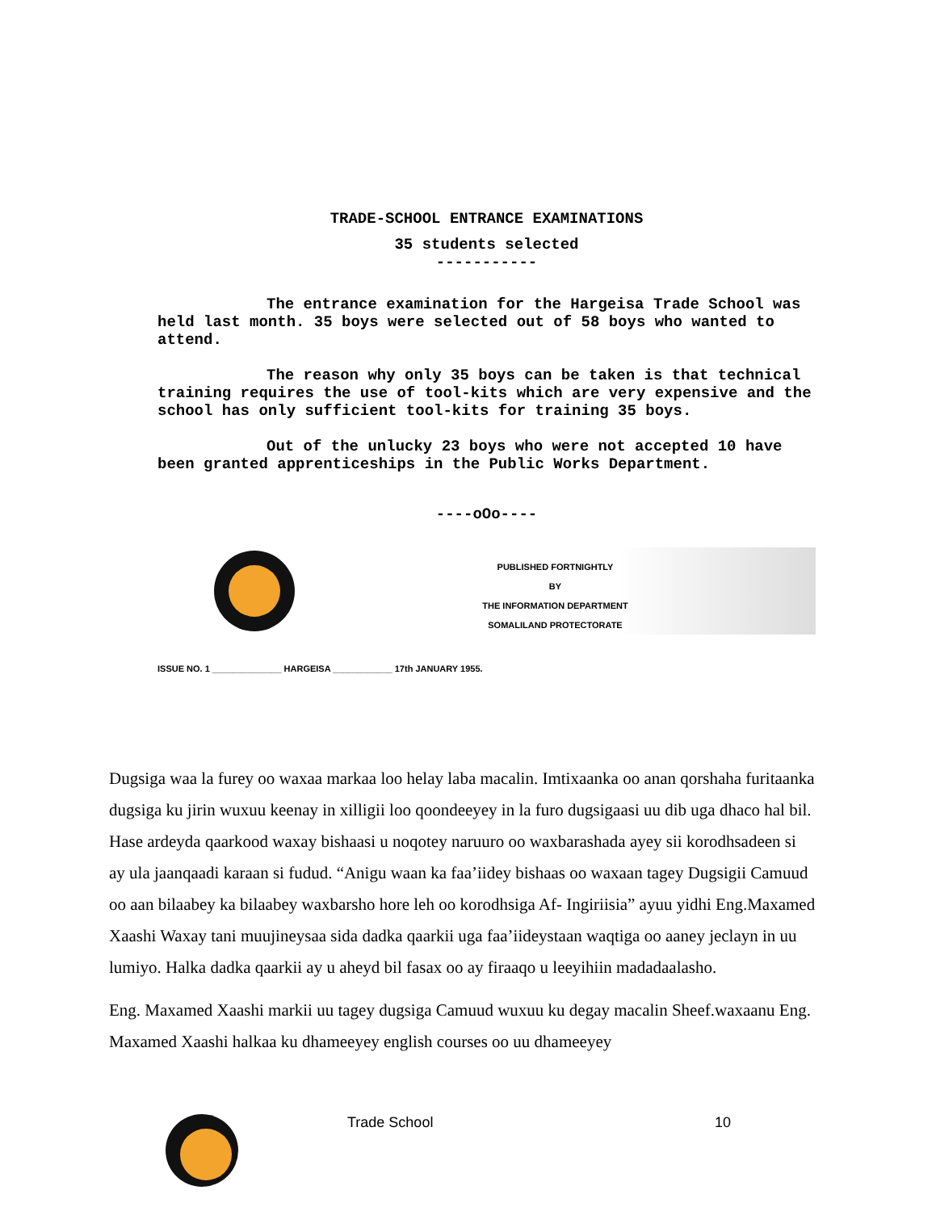TRADE-SCHOOL ENTRANCE EXAMINATIONS
35 students selected
-----------
The entrance examination for the Hargeisa Trade School was held last month. 35 boys were selected out of 58 boys who wanted to attend.
The reason why only 35 boys can be taken is that technical training requires the use of tool-kits which are very expensive and the school has only sufficient tool-kits for training 35 boys.
Out of the unlucky 23 boys who were not accepted 10 have been granted apprenticeships in the Public Works Department.
----oOo----
PUBLISHED FORTNIGHTLY
BY
THE INFORMATION DEPARTMENT
SOMALILAND PROTECTORATE
ISSUE NO. 1 ______________ HARGEISA ____________ 17th JANUARY 1955.
Dugsiga waa la furey oo waxaa markaa loo helay laba macalin. Imtixaanka oo anan qorshaha furitaanka dugsiga ku jirin wuxuu keenay in xilligii loo qoondeeyey in la furo dugsigaasi uu dib uga dhaco hal bil. Hase ardeyda qaarkood waxay bishaasi u noqotey naruuro oo waxbarashada ayey sii korodhsadeen si ay ula jaanqaadi karaan si fudud. “Anigu waan ka faa’iidey bishaas oo waxaan tagey Dugsigii Camuud oo aan bilaabey ka bilaabey waxbarsho hore leh oo korodhsiga Af- Ingiriisia” ayuu yidhi Eng.Maxamed Xaashi Waxay tani muujineysaa sida dadka qaarkii uga faa’iideystaan waqtiga oo aaney jeclayn in uu lumiyo. Halka dadka qaarkii ay u aheyd bil fasax oo ay firaaqo u leeyihiin madadaalasho.
Eng. Maxamed Xaashi markii uu tagey dugsiga Camuud wuxuu ku degay macalin Sheef.waxaanu Eng. Maxamed Xaashi halkaa ku dhameeyey english courses oo uu dhameeyey
Trade School 10